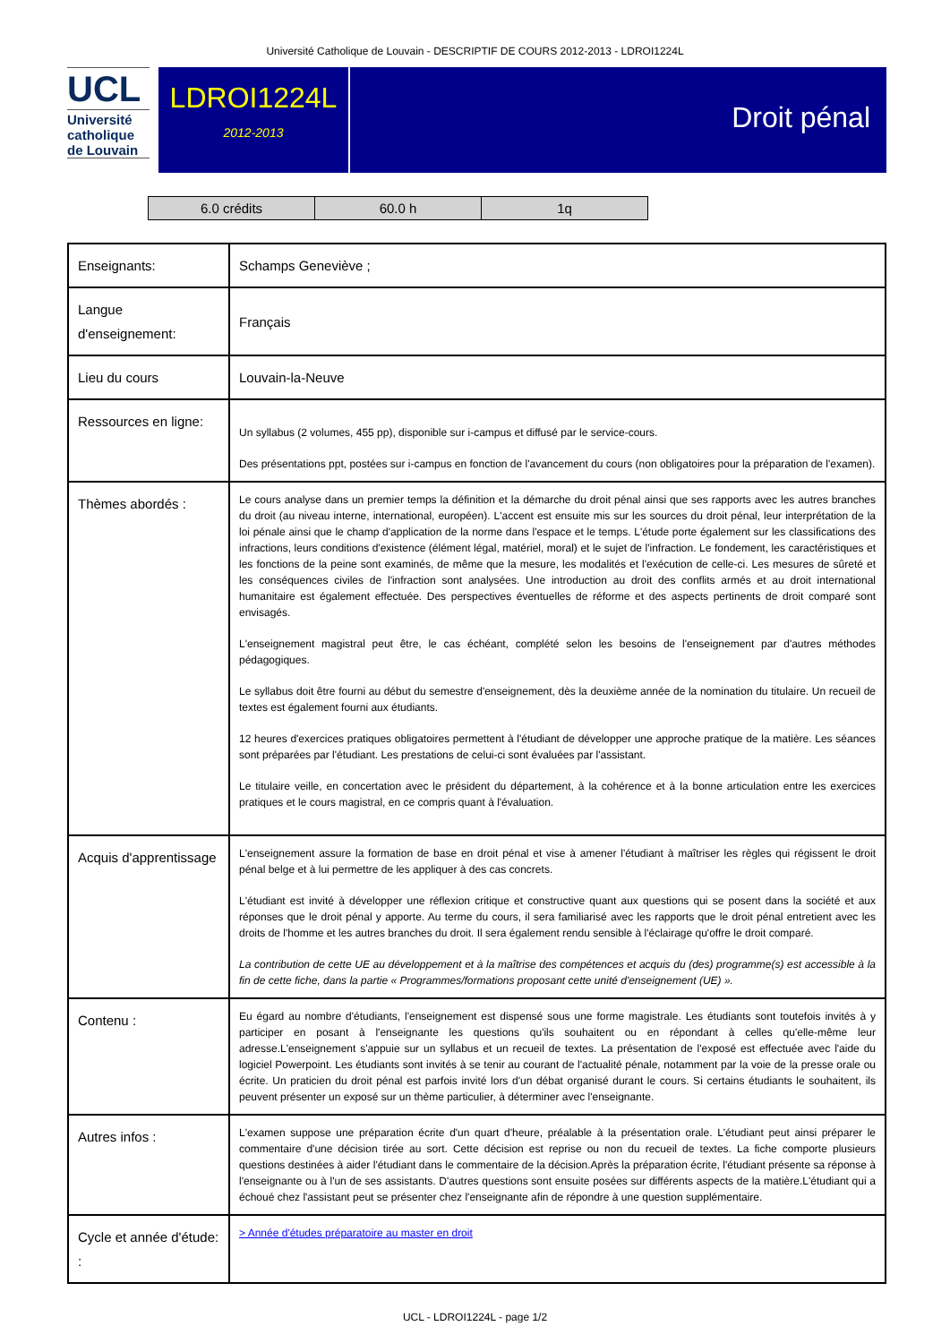Université Catholique de Louvain - DESCRIPTIF DE COURS 2012-2013 - LDROI1224L
UCL
Université
catholique
de Louvain
LDROI1224L
2012-2013
Droit pénal
| 6.0 crédits | 60.0 h | 1q |
| Enseignants: | Schamps Geneviève ; |
| Langue d'enseignement: | Français |
| Lieu du cours | Louvain-la-Neuve |
| Ressources en ligne: | Un syllabus (2 volumes, 455 pp), disponible sur i-campus et diffusé par le service-cours. Des présentations ppt, postées sur i-campus en fonction de l'avancement du cours (non obligatoires pour la préparation de l'examen). |
| Thèmes abordés : | Le cours analyse dans un premier temps la définition et la démarche du droit pénal ainsi que ses rapports avec les autres branches du droit (au niveau interne, international, européen). L'accent est ensuite mis sur les sources du droit pénal, leur interprétation de la loi pénale ainsi que le champ d'application de la norme dans l'espace et le temps. L'étude porte également sur les classifications des infractions, leurs conditions d'existence (élément légal, matériel, moral) et le sujet de l'infraction. Le fondement, les caractéristiques et les fonctions de la peine sont examinés, de même que la mesure, les modalités et l'exécution de celle-ci. Les mesures de sûreté et les conséquences civiles de l'infraction sont analysées. Une introduction au droit des conflits armés et au droit international humanitaire est également effectuée. Des perspectives éventuelles de réforme et des aspects pertinents de droit comparé sont envisagés. L'enseignement magistral peut être, le cas échéant, complété selon les besoins de l'enseignement par d'autres méthodes pédagogiques. Le syllabus doit être fourni au début du semestre d'enseignement, dès la deuxième année de la nomination du titulaire. Un recueil de textes est également fourni aux étudiants. 12 heures d'exercices pratiques obligatoires permettent à l'étudiant de développer une approche pratique de la matière. Les séances sont préparées par l'étudiant. Les prestations de celui-ci sont évaluées par l'assistant. Le titulaire veille, en concertation avec le président du département, à la cohérence et à la bonne articulation entre les exercices pratiques et le cours magistral, en ce compris quant à l'évaluation. |
| Acquis d'apprentissage | L'enseignement assure la formation de base en droit pénal et vise à amener l'étudiant à maîtriser les règles qui régissent le droit pénal belge et à lui permettre de les appliquer à des cas concrets. L'étudiant est invité à développer une réflexion critique et constructive quant aux questions qui se posent dans la société et aux réponses que le droit pénal y apporte. Au terme du cours, il sera familiarisé avec les rapports que le droit pénal entretient avec les droits de l'homme et les autres branches du droit. Il sera également rendu sensible à l'éclairage qu'offre le droit comparé. La contribution de cette UE au développement et à la maîtrise des compétences et acquis du (des) programme(s) est accessible à la fin de cette fiche, dans la partie « Programmes/formations proposant cette unité d'enseignement (UE) ». |
| Contenu : | Eu égard au nombre d'étudiants, l'enseignement est dispensé sous une forme magistrale. Les étudiants sont toutefois invités à y participer en posant à l'enseignante les questions qu'ils souhaitent ou en répondant à celles qu'elle-même leur adresse.L'enseignement s'appuie sur un syllabus et un recueil de textes. La présentation de l'exposé est effectuée avec l'aide du logiciel Powerpoint. Les étudiants sont invités à se tenir au courant de l'actualité pénale, notamment par la voie de la presse orale ou écrite. Un praticien du droit pénal est parfois invité lors d'un débat organisé durant le cours. Si certains étudiants le souhaitent, ils peuvent présenter un exposé sur un thème particulier, à déterminer avec l'enseignante. |
| Autres infos : | L'examen suppose une préparation écrite d'un quart d'heure, préalable à la présentation orale. L'étudiant peut ainsi préparer le commentaire d'une décision tirée au sort. Cette décision est reprise ou non du recueil de textes. La fiche comporte plusieurs questions destinées à aider l'étudiant dans le commentaire de la décision.Après la préparation écrite, l'étudiant présente sa réponse à l'enseignante ou à l'un de ses assistants. D'autres questions sont ensuite posées sur différents aspects de la matière.L'étudiant qui a échoué chez l'assistant peut se présenter chez l'enseignante afin de répondre à une question supplémentaire. |
| Cycle et année d'étude: : | > Année d'études préparatoire au master en droit |
UCL - LDROI1224L - page 1/2